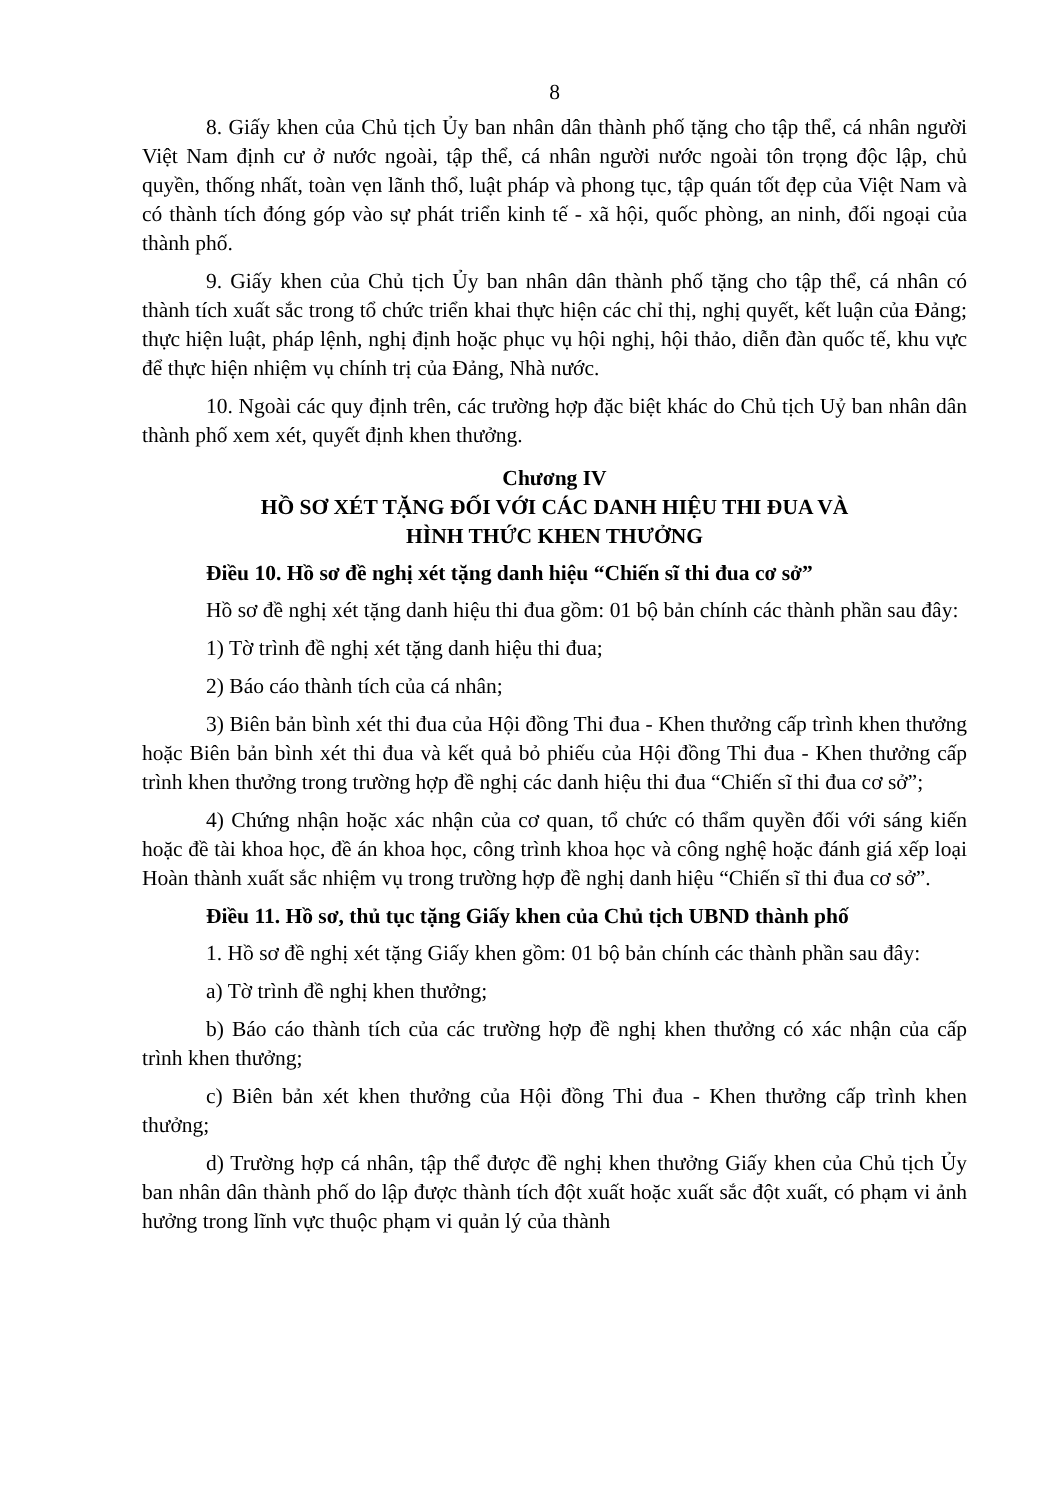8
8. Giấy khen của Chủ tịch Ủy ban nhân dân thành phố tặng cho tập thể, cá nhân người Việt Nam định cư ở nước ngoài, tập thể, cá nhân người nước ngoài tôn trọng độc lập, chủ quyền, thống nhất, toàn vẹn lãnh thổ, luật pháp và phong tục, tập quán tốt đẹp của Việt Nam và có thành tích đóng góp vào sự phát triển kinh tế - xã hội, quốc phòng, an ninh, đối ngoại của thành phố.
9. Giấy khen của Chủ tịch Ủy ban nhân dân thành phố tặng cho tập thể, cá nhân có thành tích xuất sắc trong tổ chức triển khai thực hiện các chỉ thị, nghị quyết, kết luận của Đảng; thực hiện luật, pháp lệnh, nghị định hoặc phục vụ hội nghị, hội thảo, diễn đàn quốc tế, khu vực để thực hiện nhiệm vụ chính trị của Đảng, Nhà nước.
10. Ngoài các quy định trên, các trường hợp đặc biệt khác do Chủ tịch Uỷ ban nhân dân thành phố xem xét, quyết định khen thưởng.
Chương IV
HỒ SƠ XÉT TẶNG ĐỐI VỚI CÁC DANH HIỆU THI ĐUA VÀ
HÌNH THỨC KHEN THƯỞNG
Điều 10. Hồ sơ đề nghị xét tặng danh hiệu “Chiến sĩ thi đua cơ sở”
Hồ sơ đề nghị xét tặng danh hiệu thi đua gồm: 01 bộ bản chính các thành phần sau đây:
1) Tờ trình đề nghị xét tặng danh hiệu thi đua;
2) Báo cáo thành tích của cá nhân;
3) Biên bản bình xét thi đua của Hội đồng Thi đua - Khen thưởng cấp trình khen thưởng hoặc Biên bản bình xét thi đua và kết quả bỏ phiếu của Hội đồng Thi đua - Khen thưởng cấp trình khen thưởng trong trường hợp đề nghị các danh hiệu thi đua “Chiến sĩ thi đua cơ sở”;
4) Chứng nhận hoặc xác nhận của cơ quan, tổ chức có thẩm quyền đối với sáng kiến hoặc đề tài khoa học, đề án khoa học, công trình khoa học và công nghệ hoặc đánh giá xếp loại Hoàn thành xuất sắc nhiệm vụ trong trường hợp đề nghị danh hiệu “Chiến sĩ thi đua cơ sở”.
Điều 11. Hồ sơ, thủ tục tặng Giấy khen của Chủ tịch UBND thành phố
1. Hồ sơ đề nghị xét tặng Giấy khen gồm: 01 bộ bản chính các thành phần sau đây:
a) Tờ trình đề nghị khen thưởng;
b) Báo cáo thành tích của các trường hợp đề nghị khen thưởng có xác nhận của cấp trình khen thưởng;
c) Biên bản xét khen thưởng của Hội đồng Thi đua - Khen thưởng cấp trình khen thưởng;
d) Trường hợp cá nhân, tập thể được đề nghị khen thưởng Giấy khen của Chủ tịch Ủy ban nhân dân thành phố do lập được thành tích đột xuất hoặc xuất sắc đột xuất, có phạm vi ảnh hưởng trong lĩnh vực thuộc phạm vi quản lý của thành